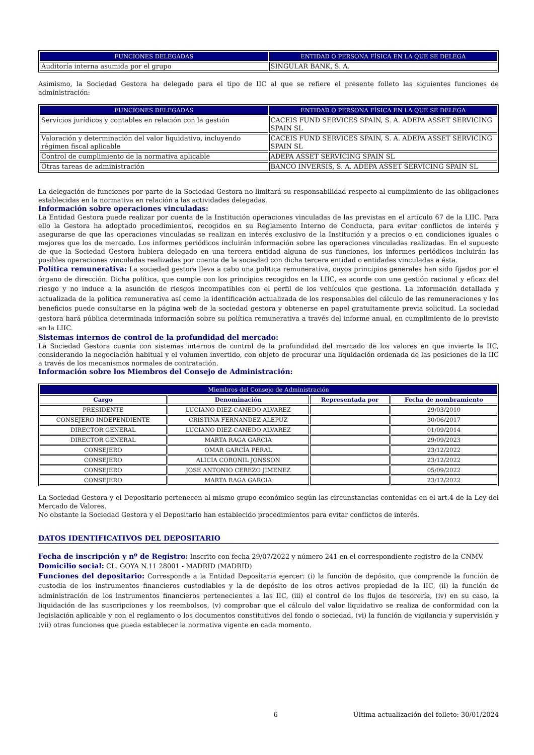| FUNCIONES DELEGADAS | ENTIDAD O PERSONA FÍSICA EN LA QUE SE DELEGA |
| --- | --- |
| Auditoría interna asumida por el grupo | SINGULAR BANK, S. A. |
Asimismo, la Sociedad Gestora ha delegado para el tipo de IIC al que se refiere el presente folleto las siguientes funciones de administración:
| FUNCIONES DELEGADAS | ENTIDAD O PERSONA FÍSICA EN LA QUE SE DELEGA |
| --- | --- |
| Servicios jurídicos y contables en relación con la gestión | CACEIS FUND SERVICES SPAIN, S. A. ADEPA ASSET SERVICING SPAIN SL |
| Valoración y determinación del valor liquidativo, incluyendo régimen fiscal aplicable | CACEIS FUND SERVICES SPAIN, S. A. ADEPA ASSET SERVICING SPAIN SL |
| Control de cumplimiento de la normativa aplicable | ADEPA ASSET SERVICING SPAIN SL |
| Otras tareas de administración | BANCO INVERSIS, S. A. ADEPA ASSET SERVICING SPAIN SL |
La delegación de funciones por parte de la Sociedad Gestora no limitará su responsabilidad respecto al cumplimiento de las obligaciones establecidas en la normativa en relación a las actividades delegadas.
Información sobre operaciones vinculadas:
La Entidad Gestora puede realizar por cuenta de la Institución operaciones vinculadas de las previstas en el artículo 67 de la LIIC. Para ello la Gestora ha adoptado procedimientos, recogidos en su Reglamento Interno de Conducta, para evitar conflictos de interés y asegurarse de que las operaciones vinculadas se realizan en interés exclusivo de la Institución y a precios o en condiciones iguales o mejores que los de mercado. Los informes periódicos incluirán información sobre las operaciones vinculadas realizadas. En el supuesto de que la Sociedad Gestora hubiera delegado en una tercera entidad alguna de sus funciones, los informes periódicos incluirán las posibles operaciones vinculadas realizadas por cuenta de la sociedad con dicha tercera entidad o entidades vinculadas a ésta.
Política remunerativa: La sociedad gestora lleva a cabo una política remunerativa, cuyos principios generales han sido fijados por el órgano de dirección. Dicha política, que cumple con los principios recogidos en la LIIC, es acorde con una gestión racional y eficaz del riesgo y no induce a la asunción de riesgos incompatibles con el perfil de los vehículos que gestiona. La información detallada y actualizada de la política remunerativa así como la identificación actualizada de los responsables del cálculo de las remuneraciones y los beneficios puede consultarse en la página web de la sociedad gestora y obtenerse en papel gratuitamente previa solicitud. La sociedad gestora hará pública determinada información sobre su política remunerativa a través del informe anual, en cumplimiento de lo previsto en la LIIC.
Sistemas internos de control de la profundidad del mercado:
La Sociedad Gestora cuenta con sistemas internos de control de la profundidad del mercado de los valores en que invierte la IIC, considerando la negociación habitual y el volumen invertido, con objeto de procurar una liquidación ordenada de las posiciones de la IIC a través de los mecanismos normales de contratación.
Información sobre los Miembros del Consejo de Administración:
| Miembros del Consejo de Administración | | | |
| --- | --- | --- | --- |
| Cargo | Denominación | Representada por | Fecha de nombramiento |
| PRESIDENTE | LUCIANO DIEZ-CANEDO ALVAREZ | | 29/03/2010 |
| CONSEJERO INDEPENDIENTE | CRISTINA FERNANDEZ ALEPUZ | | 30/06/2017 |
| DIRECTOR GENERAL | LUCIANO DIEZ-CANEDO ALVAREZ | | 01/09/2014 |
| DIRECTOR GENERAL | MARTA RAGA GARCIA | | 29/09/2023 |
| CONSEJERO | OMAR GARCÍA PERAL | | 23/12/2022 |
| CONSEJERO | ALICIA CORONIL JONSSON | | 23/12/2022 |
| CONSEJERO | JOSE ANTONIO CEREZO JIMENEZ | | 05/09/2022 |
| CONSEJERO | MARTA RAGA GARCIA | | 23/12/2022 |
La Sociedad Gestora y el Depositario pertenecen al mismo grupo económico según las circunstancias contenidas en el art.4 de la Ley del Mercado de Valores.
No obstante la Sociedad Gestora y el Depositario han establecido procedimientos para evitar conflictos de interés.
DATOS IDENTIFICATIVOS DEL DEPOSITARIO
Fecha de inscripción y nº de Registro: Inscrito con fecha 29/07/2022 y número 241 en el correspondiente registro de la CNMV.
Domicilio social: CL. GOYA N.11 28001 - MADRID (MADRID)
Funciones del depositario: Corresponde a la Entidad Depositaria ejercer: (i) la función de depósito, que comprende la función de custodia de los instrumentos financieros custodiables y la de depósito de los otros activos propiedad de la IIC, (ii) la función de administración de los instrumentos financieros pertenecientes a las IIC, (iii) el control de los flujos de tesorería, (iv) en su caso, la liquidación de las suscripciones y los reembolsos, (v) comprobar que el cálculo del valor liquidativo se realiza de conformidad con la legislación aplicable y con el reglamento o los documentos constitutivos del fondo o sociedad, (vi) la función de vigilancia y supervisión y (vii) otras funciones que pueda establecer la normativa vigente en cada momento.
6 Última actualización del folleto: 30/01/2024